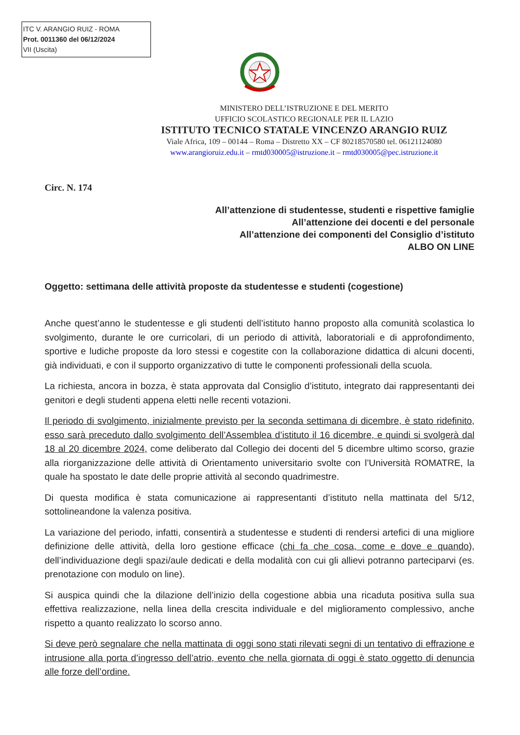ITC V. ARANGIO RUIZ - ROMA
Prot. 0011360 del 06/12/2024
VII (Uscita)
MINISTERO DELL’ISTRUZIONE E DEL MERITO
UFFICIO SCOLASTICO REGIONALE PER IL LAZIO
ISTITUTO TECNICO STATALE VINCENZO ARANGIO RUIZ
Viale Africa, 109 – 00144 – Roma – Distretto XX – CF 80218570580 tel. 06121124080
www.arangioruiz.edu.it – rmtd030005@istruzione.it – rmtd030005@pec.istruzione.it
Circ. N. 174
All’attenzione di studentesse, studenti e rispettive famiglie
All’attenzione dei docenti e del personale
All’attenzione dei componenti del Consiglio d’istituto
ALBO ON LINE
Oggetto: settimana delle attività proposte da studentesse e studenti (cogestione)
Anche quest’anno le studentesse e gli studenti dell’istituto hanno proposto alla comunità scolastica lo svolgimento, durante le ore curricolari, di un periodo di attività, laboratoriali e di approfondimento, sportive e ludiche proposte da loro stessi e cogestite con la collaborazione didattica di alcuni docenti, già individuati, e con il supporto organizzativo di tutte le componenti professionali della scuola.
La richiesta, ancora in bozza, è stata approvata dal Consiglio d’istituto, integrato dai rappresentanti dei genitori e degli studenti appena eletti nelle recenti votazioni.
Il periodo di svolgimento, inizialmente previsto per la seconda settimana di dicembre, è stato ridefinito, esso sarà preceduto dallo svolgimento dell’Assemblea d’istituto il 16 dicembre, e quindi si svolgerà dal 18 al 20 dicembre 2024, come deliberato dal Collegio dei docenti del 5 dicembre ultimo scorso, grazie alla riorganizzazione delle attività di Orientamento universitario svolte con l’Università ROMATRE, la quale ha spostato le date delle proprie attività al secondo quadrimestre.
Di questa modifica è stata comunicazione ai rappresentanti d’istituto nella mattinata del 5/12, sottolineandone la valenza positiva.
La variazione del periodo, infatti, consentirà a studentesse e studenti di rendersi artefici di una migliore definizione delle attività, della loro gestione efficace (chi fa che cosa, come e dove e quando), dell’individuazione degli spazi/aule dedicati e della modalità con cui gli allievi potranno parteciparvi (es. prenotazione con modulo on line).
Si auspica quindi che la dilazione dell’inizio della cogestione abbia una ricaduta positiva sulla sua effettiva realizzazione, nella linea della crescita individuale e del miglioramento complessivo, anche rispetto a quanto realizzato lo scorso anno.
Si deve però segnalare che nella mattinata di oggi sono stati rilevati segni di un tentativo di effrazione e intrusione alla porta d’ingresso dell’atrio, evento che nella giornata di oggi è stato oggetto di denuncia alle forze dell’ordine.